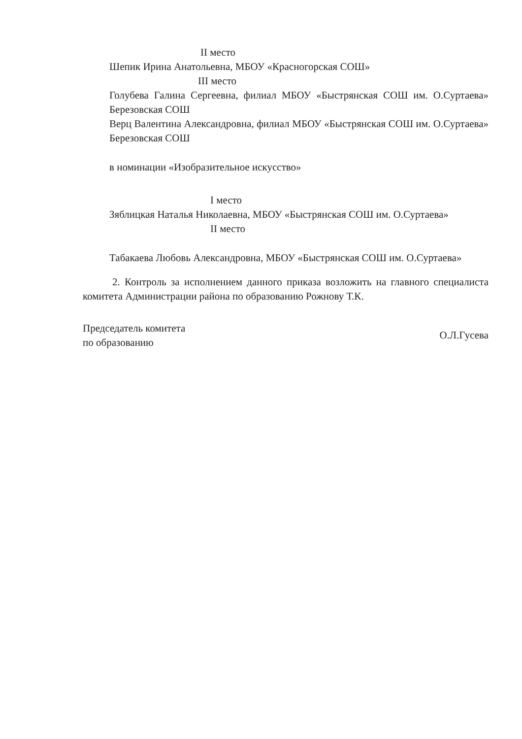II место
Шепик Ирина Анатольевна, МБОУ «Красногорская СОШ»
III место
Голубева Галина Сергеевна, филиал МБОУ «Быстрянская СОШ им. О.Суртаева» Березовская СОШ
Верц Валентина Александровна, филиал МБОУ «Быстрянская СОШ им. О.Суртаева» Березовская СОШ
в номинации «Изобразительное искусство»
I место
Зяблицкая Наталья Николаевна, МБОУ «Быстрянская СОШ им. О.Суртаева»
II место
Табакаева Любовь Александровна, МБОУ «Быстрянская СОШ им. О.Суртаева»
2. Контроль за исполнением данного приказа возложить на главного специалиста комитета Администрации района по образованию Рожнову Т.К.
Председатель комитета
по образованию
О.Л.Гусева